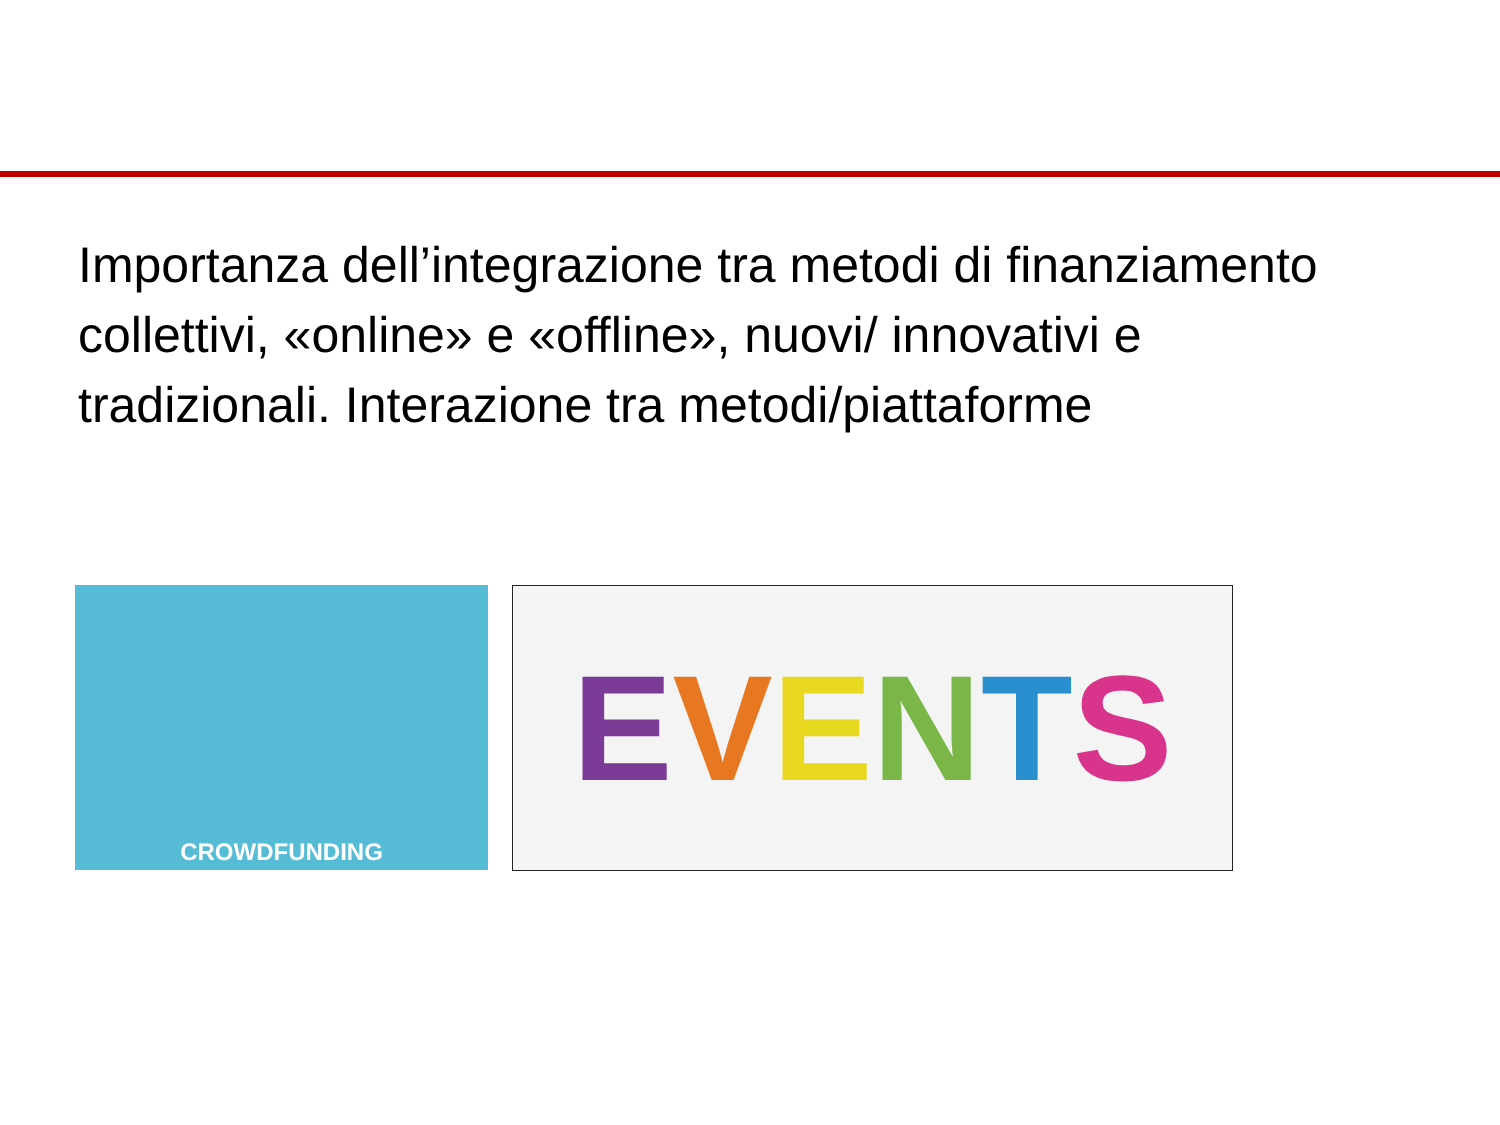Importanza dell’integrazione tra metodi di finanziamento collettivi, «online» e «offline», nuovi/ innovativi e tradizionali. Interazione tra metodi/piattaforme
CROWDFUNDING
EVENTS